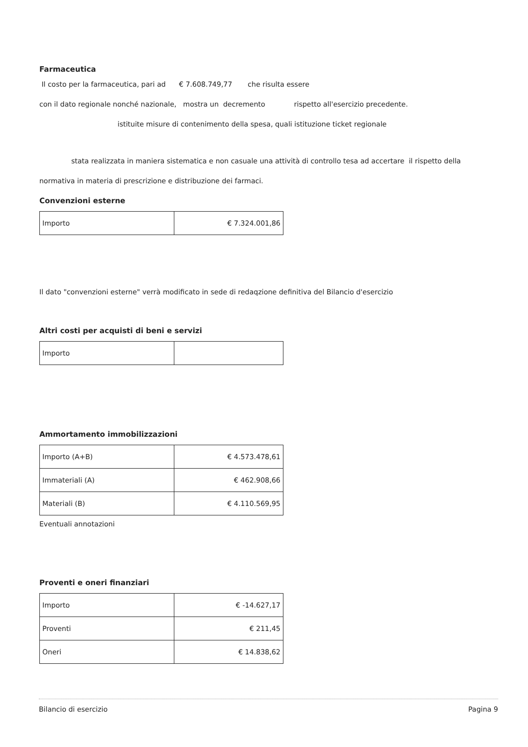Farmaceutica
Il costo per la farmaceutica, pari ad € 7.608.749,77 che risulta essere
con il dato regionale nonché nazionale, mostra un decremento rispetto all'esercizio precedente.
istituite misure di contenimento della spesa, quali istituzione ticket regionale
stata realizzata in maniera sistematica e non casuale una attività di controllo tesa ad accertare il rispetto della
normativa in materia di prescrizione e distribuzione dei farmaci.
Convenzioni esterne
| Importo | € 7.324.001,86 |
Il dato "convenzioni esterne" verrà modificato in sede di redaqzione definitiva del Bilancio d'esercizio
Altri costi per acquisti di beni e servizi
| Importo | |
Ammortamento immobilizzazioni
| Importo (A+B) | € 4.573.478,61 |
| Immateriali (A) | € 462.908,66 |
| Materiali (B) | € 4.110.569,95 |
Eventuali annotazioni
Proventi e oneri finanziari
| Importo | € -14.627,17 |
| Proventi | € 211,45 |
| Oneri | € 14.838,62 |
Bilancio di esercizio Pagina 9